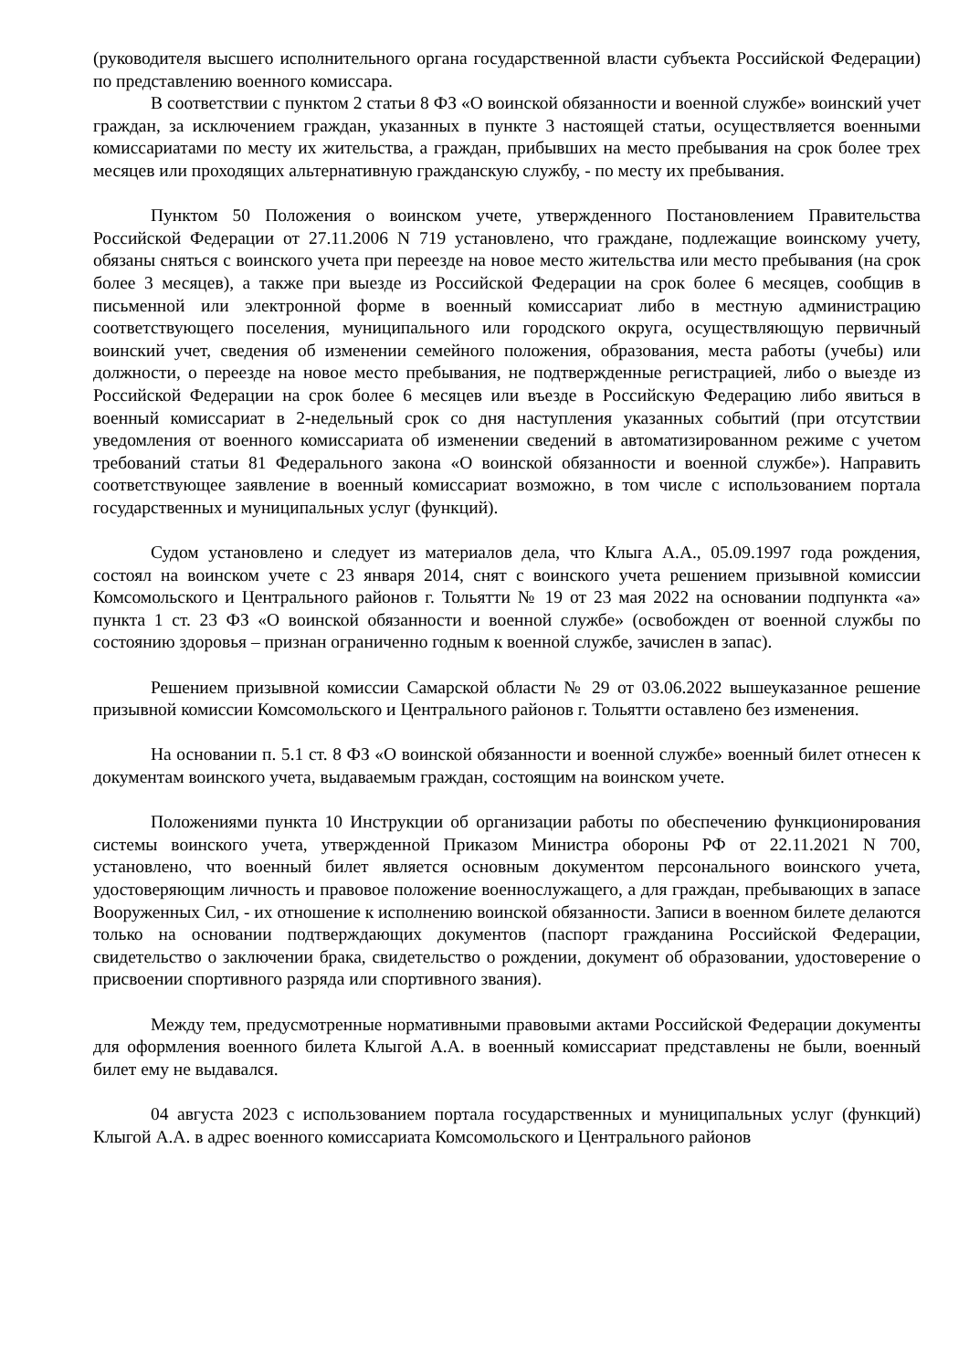(руководителя высшего исполнительного органа государственной власти субъекта Российской Федерации) по представлению военного комиссара.
В соответствии с пунктом 2 статьи 8 ФЗ «О воинской обязанности и военной службе» воинский учет граждан, за исключением граждан, указанных в пункте 3 настоящей статьи, осуществляется военными комиссариатами по месту их жительства, а граждан, прибывших на место пребывания на срок более трех месяцев или проходящих альтернативную гражданскую службу, - по месту их пребывания.
Пунктом 50 Положения о воинском учете, утвержденного Постановлением Правительства Российской Федерации от 27.11.2006 N 719 установлено, что граждане, подлежащие воинскому учету, обязаны сняться с воинского учета при переезде на новое место жительства или место пребывания (на срок более 3 месяцев), а также при выезде из Российской Федерации на срок более 6 месяцев, сообщив в письменной или электронной форме в военный комиссариат либо в местную администрацию соответствующего поселения, муниципального или городского округа, осуществляющую первичный воинский учет, сведения об изменении семейного положения, образования, места работы (учебы) или должности, о переезде на новое место пребывания, не подтвержденные регистрацией, либо о выезде из Российской Федерации на срок более 6 месяцев или въезде в Российскую Федерацию либо явиться в военный комиссариат в 2-недельный срок со дня наступления указанных событий (при отсутствии уведомления от военного комиссариата об изменении сведений в автоматизированном режиме с учетом требований статьи 81 Федерального закона «О воинской обязанности и военной службе»). Направить соответствующее заявление в военный комиссариат возможно, в том числе с использованием портала государственных и муниципальных услуг (функций).
Судом установлено и следует из материалов дела, что Клыга А.А., 05.09.1997 года рождения, состоял на воинском учете с 23 января 2014, снят с воинского учета решением призывной комиссии Комсомольского и Центрального районов г. Тольятти № 19 от 23 мая 2022 на основании подпункта «а» пункта 1 ст. 23 ФЗ «О воинской обязанности и военной службе» (освобожден от военной службы по состоянию здоровья – признан ограниченно годным к военной службе, зачислен в запас).
Решением призывной комиссии Самарской области № 29 от 03.06.2022 вышеуказанное решение призывной комиссии Комсомольского и Центрального районов г. Тольятти оставлено без изменения.
На основании п. 5.1 ст. 8 ФЗ «О воинской обязанности и военной службе» военный билет отнесен к документам воинского учета, выдаваемым граждан, состоящим на воинском учете.
Положениями пункта 10 Инструкции об организации работы по обеспечению функционирования системы воинского учета, утвержденной Приказом Министра обороны РФ от 22.11.2021 N 700, установлено, что военный билет является основным документом персонального воинского учета, удостоверяющим личность и правовое положение военнослужащего, а для граждан, пребывающих в запасе Вооруженных Сил, - их отношение к исполнению воинской обязанности. Записи в военном билете делаются только на основании подтверждающих документов (паспорт гражданина Российской Федерации, свидетельство о заключении брака, свидетельство о рождении, документ об образовании, удостоверение о присвоении спортивного разряда или спортивного звания).
Между тем, предусмотренные нормативными правовыми актами Российской Федерации документы для оформления военного билета Клыгой А.А. в военный комиссариат представлены не были, военный билет ему не выдавался.
04 августа 2023 с использованием портала государственных и муниципальных услуг (функций) Клыгой А.А. в адрес военного комиссариата Комсомольского и Центрального районов